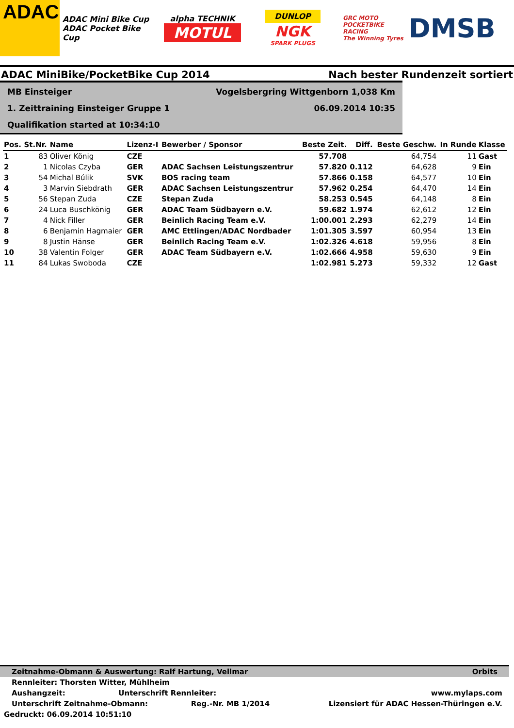ADAC
ADAC Mini Bike Cup
ADAC Pocket Bike Cup
alpha TECHNIK
MOTUL
DUNLOP
NGK
SPARK PLUGS
GRC MOTO
POCKETBIKE RACING
The Winning Tyres
DMSB
ADAC MiniBike/PocketBike Cup 2014 Nach bester Rundenzeit sortiert
MB Einsteiger
Vogelsbergring Wittgenborn 1,038 Km
1. Zeittraining Einsteiger Gruppe 1
06.09.2014 10:35
Qualifikation started at 10:34:10
| Pos. | St.Nr. | Name | Lizenz-I | Bewerber / Sponsor | Beste Zeit. | Diff. | Beste Geschw. | In Runde | Klasse |
| --- | --- | --- | --- | --- | --- | --- | --- | --- | --- |
| 1 | 83 | Oliver König | CZE | | 57.708 | | 64,754 | 11 | Gast |
| 2 | 1 | Nicolas Czyba | GER | ADAC Sachsen Leistungszentrur | 57.820 | 0.112 | 64,628 | 9 | Ein |
| 3 | 54 | Michal Búlik | SVK | BOS racing team | 57.866 | 0.158 | 64,577 | 10 | Ein |
| 4 | 3 | Marvin Siebdrath | GER | ADAC Sachsen Leistungszentrur | 57.962 | 0.254 | 64,470 | 14 | Ein |
| 5 | 56 | Stepan Zuda | CZE | Stepan Zuda | 58.253 | 0.545 | 64,148 | 8 | Ein |
| 6 | 24 | Luca Buschkönig | GER | ADAC Team Südbayern e.V. | 59.682 | 1.974 | 62,612 | 12 | Ein |
| 7 | 4 | Nick Filler | GER | Beinlich Racing Team e.V. | 1:00.001 | 2.293 | 62,279 | 14 | Ein |
| 8 | 6 | Benjamin Hagmaier | GER | AMC Ettlingen/ADAC Nordbader | 1:01.305 | 3.597 | 60,954 | 13 | Ein |
| 9 | 8 | Justin Hänse | GER | Beinlich Racing Team e.V. | 1:02.326 | 4.618 | 59,956 | 8 | Ein |
| 10 | 38 | Valentin Folger | GER | ADAC Team Südbayern e.V. | 1:02.666 | 4.958 | 59,630 | 9 | Ein |
| 11 | 84 | Lukas Swoboda | CZE | | 1:02.981 | 5.273 | 59,332 | 12 | Gast |
Zeitnahme-Obmann & Auswertung: Ralf Hartung, Vellmar Orbits
Rennleiter: Thorsten Witter, Mühlheim
Aushangzeit: Unterschrift Rennleiter: www.mylaps.com
Unterschrift Zeitnahme-Obmann: Reg.-Nr. MB 1/2014 Lizensiert für ADAC Hessen-Thüringen e.V.
Gedruckt: 06.09.2014 10:51:10